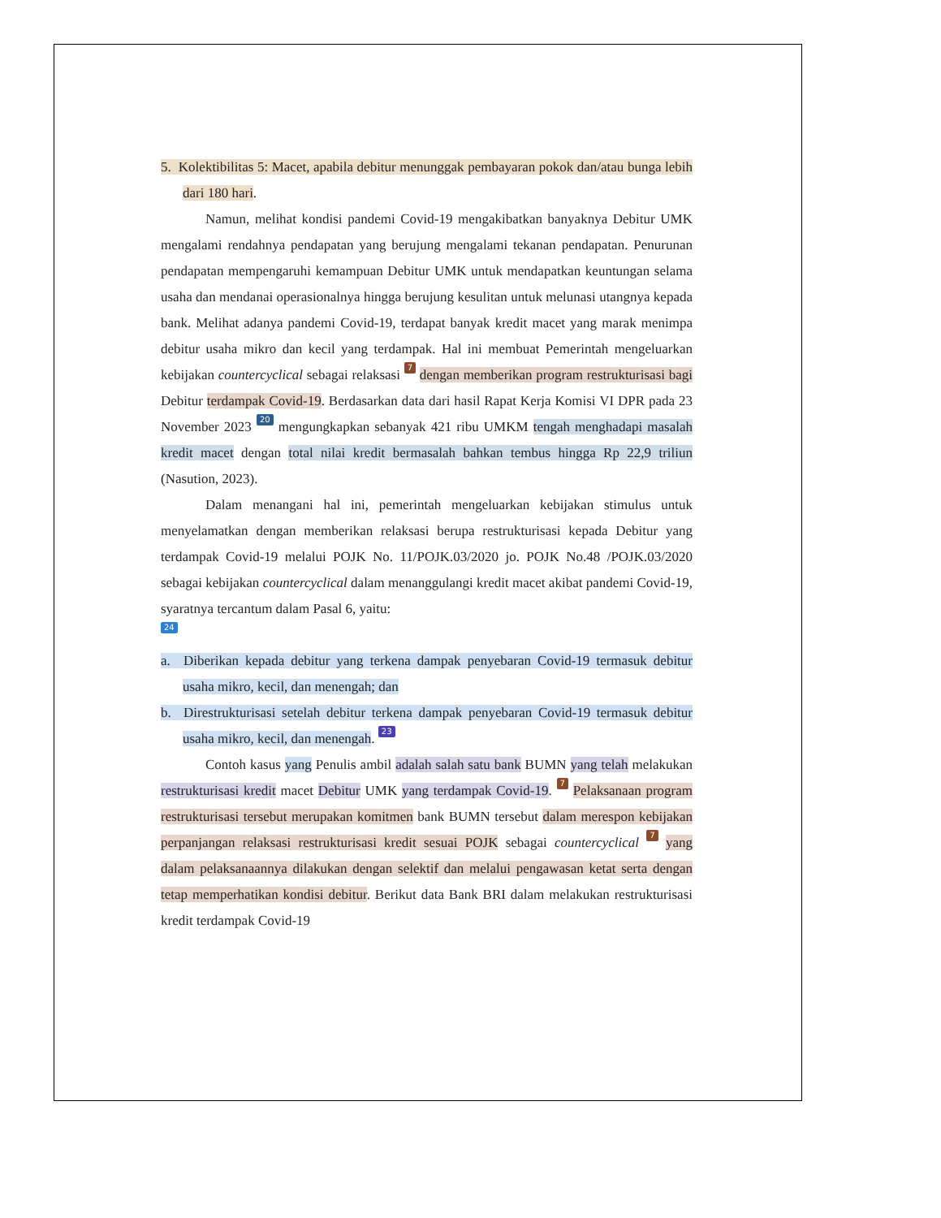5. Kolektibilitas 5: Macet, apabila debitur menunggak pembayaran pokok dan/atau bunga lebih dari 180 hari.
Namun, melihat kondisi pandemi Covid-19 mengakibatkan banyaknya Debitur UMK mengalami rendahnya pendapatan yang berujung mengalami tekanan pendapatan. Penurunan pendapatan mempengaruhi kemampuan Debitur UMK untuk mendapatkan keuntungan selama usaha dan mendanai operasionalnya hingga berujung kesulitan untuk melunasi utangnya kepada bank. Melihat adanya pandemi Covid-19, terdapat banyak kredit macet yang marak menimpa debitur usaha mikro dan kecil yang terdampak. Hal ini membuat Pemerintah mengeluarkan kebijakan countercyclical sebagai relaksasi 7 dengan memberikan program restrukturisasi bagi Debitur terdampak Covid-19. Berdasarkan data dari hasil Rapat Kerja Komisi VI DPR pada 23 November 2023 20 mengungkapkan sebanyak 421 ribu UMKM tengah menghadapi masalah kredit macet dengan total nilai kredit bermasalah bahkan tembus hingga Rp 22,9 triliun (Nasution, 2023).
Dalam menangani hal ini, pemerintah mengeluarkan kebijakan stimulus untuk menyelamatkan dengan memberikan relaksasi berupa restrukturisasi kepada Debitur yang terdampak Covid-19 melalui POJK No. 11/POJK.03/2020 jo. POJK No.48 /POJK.03/2020 sebagai kebijakan countercyclical dalam menanggulangi kredit macet akibat pandemi Covid-19, syaratnya tercantum dalam Pasal 6, yaitu:
24
a. Diberikan kepada debitur yang terkena dampak penyebaran Covid-19 termasuk debitur usaha mikro, kecil, dan menengah; dan
b. Direstrukturisasi setelah debitur terkena dampak penyebaran Covid-19 termasuk debitur usaha mikro, kecil, dan menengah. 23
Contoh kasus yang Penulis ambil adalah salah satu bank BUMN yang telah melakukan restrukturisasi kredit macet Debitur UMK yang terdampak Covid-19. 7 Pelaksanaan program restrukturisasi tersebut merupakan komitmen bank BUMN tersebut dalam merespon kebijakan perpanjangan relaksasi restrukturisasi kredit sesuai POJK sebagai countercyclical 7 yang dalam pelaksanaannya dilakukan dengan selektif dan melalui pengawasan ketat serta dengan tetap memperhatikan kondisi debitur. Berikut data Bank BRI dalam melakukan restrukturisasi kredit terdampak Covid-19